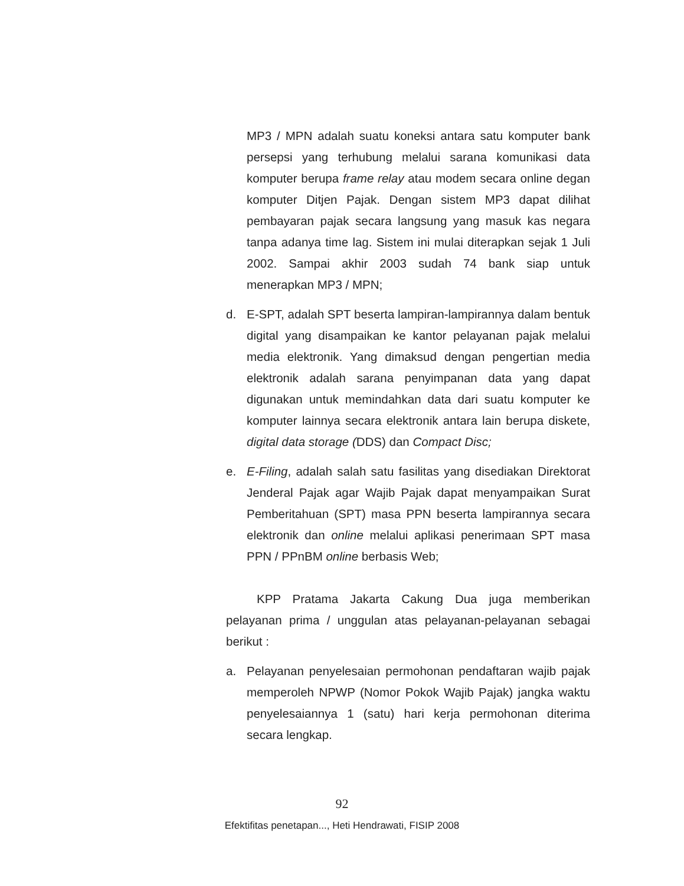MP3 / MPN adalah suatu koneksi antara satu komputer bank persepsi yang terhubung melalui sarana komunikasi data komputer berupa frame relay atau modem secara online degan komputer Ditjen Pajak. Dengan sistem MP3 dapat dilihat pembayaran pajak secara langsung yang masuk kas negara tanpa adanya time lag. Sistem ini mulai diterapkan sejak 1 Juli 2002. Sampai akhir 2003 sudah 74 bank siap untuk menerapkan MP3 / MPN;
d. E-SPT, adalah SPT beserta lampiran-lampirannya dalam bentuk digital yang disampaikan ke kantor pelayanan pajak melalui media elektronik. Yang dimaksud dengan pengertian media elektronik adalah sarana penyimpanan data yang dapat digunakan untuk memindahkan data dari suatu komputer ke komputer lainnya secara elektronik antara lain berupa diskete, digital data storage (DDS) dan Compact Disc;
e. E-Filing, adalah salah satu fasilitas yang disediakan Direktorat Jenderal Pajak agar Wajib Pajak dapat menyampaikan Surat Pemberitahuan (SPT) masa PPN beserta lampirannya secara elektronik dan online melalui aplikasi penerimaan SPT masa PPN / PPnBM online berbasis Web;
KPP Pratama Jakarta Cakung Dua juga memberikan pelayanan prima / unggulan atas pelayanan-pelayanan sebagai berikut :
a. Pelayanan penyelesaian permohonan pendaftaran wajib pajak memperoleh NPWP (Nomor Pokok Wajib Pajak) jangka waktu penyelesaiannya 1 (satu) hari kerja permohonan diterima secara lengkap.
92
Efektifitas penetapan..., Heti Hendrawati, FISIP 2008